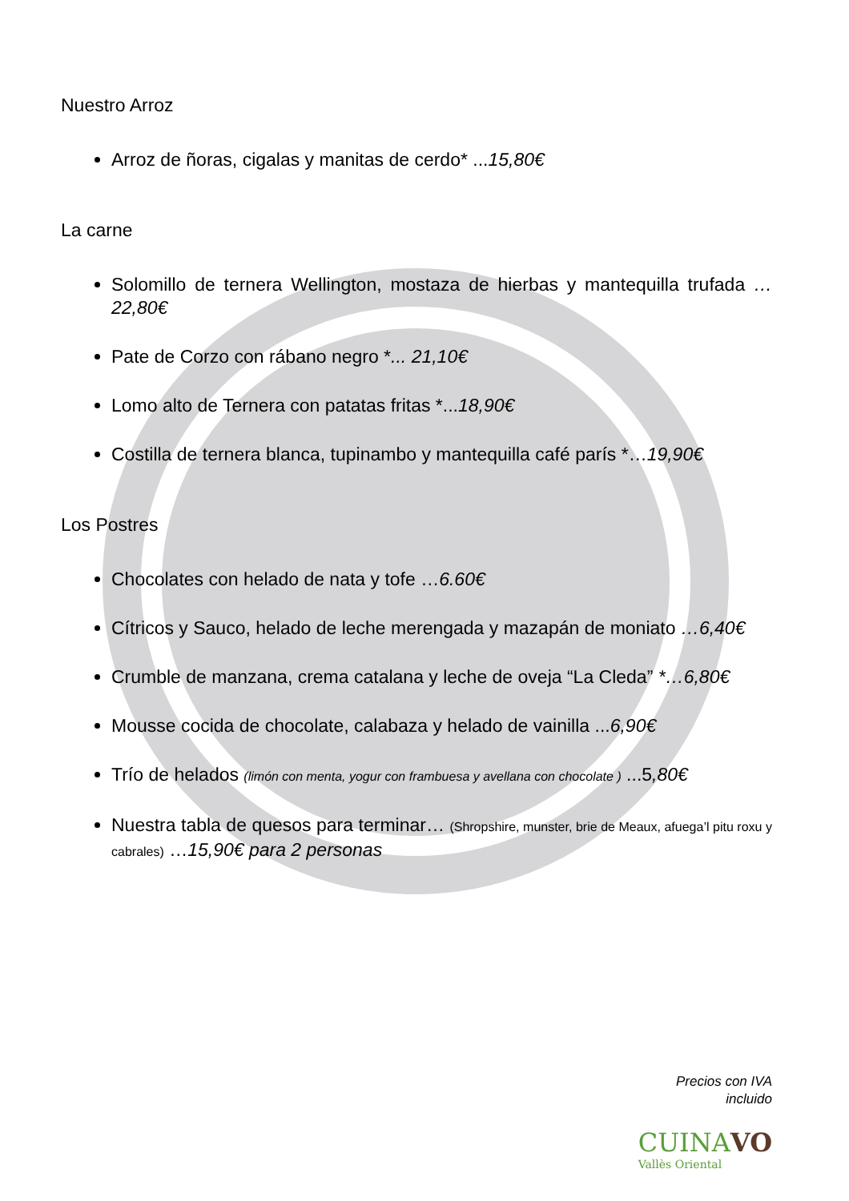Nuestro Arroz
Arroz de ñoras, cigalas y manitas de cerdo* ...15,80€
La carne
Solomillo de ternera Wellington, mostaza de hierbas y mantequilla trufada …22,80€
Pate de Corzo con rábano negro *... 21,10€
Lomo alto de Ternera con patatas fritas *...18,90€
Costilla de ternera blanca, tupinambo y mantequilla café parís *…19,90€
Los Postres
Chocolates con helado de nata y tofe …6.60€
Cítricos y Sauco, helado de leche merengada y mazapán de moniato …6,40€
Crumble de manzana, crema catalana y leche de oveja “La Cleda” *…6,80€
Mousse cocida de chocolate, calabaza y helado de vainilla ...6,90€
Trío de helados (limón con menta, yogur con frambuesa y avellana con chocolate ) ...5,80€
Nuestra tabla de quesos para terminar… (Shropshire, munster, brie de Meaux, afuega’l pitu roxu y cabrales) …15,90€ para 2 personas
Precios con IVA
incluido
CUINA VO
Vallès Oriental